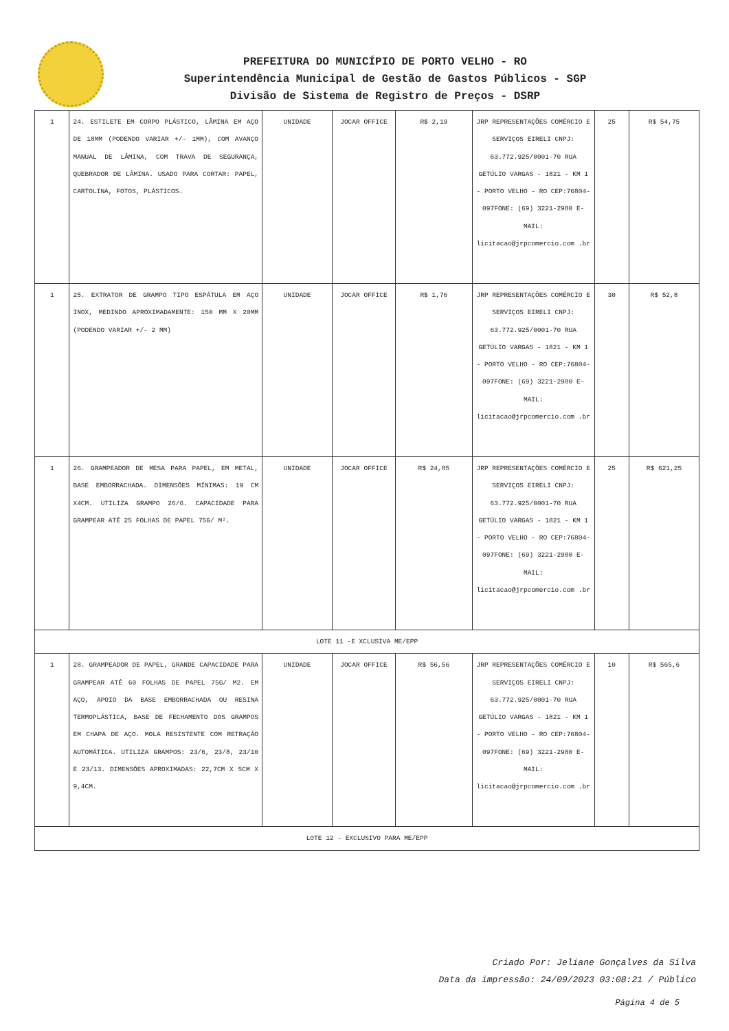PREFEITURA DO MUNICÍPIO DE PORTO VELHO - RO
Superintendência Municipal de Gestão de Gastos Públicos - SGP
Divisão de Sistema de Registro de Preços - DSRP
| 1 | 24. ESTILETE EM CORPO PLÁSTICO, LÂMINA EM AÇO DE 18MM (PODENDO VARIAR +/- 1MM), COM AVANÇO MANUAL DE LÂMINA, COM TRAVA DE SEGURANÇA, QUEBRADOR DE LÂMINA. USADO PARA CORTAR: PAPEL, CARTOLINA, FOTOS, PLÁSTICOS. | UNIDADE | JOCAR OFFICE | R$ 2,19 | JRP REPRESENTAÇÕES COMÉRCIO E SERVIÇOS EIRELI CNPJ: 63.772.925/0001-70 RUA GETÚLIO VARGAS - 1821 - KM 1 - PORTO VELHO - RO CEP:76804-097FONE: (69) 3221-2980 E-MAIL: licitacao@jrpcomercio.com .br | 25 | R$ 54,75 |
| 1 | 25. EXTRATOR DE GRAMPO TIPO ESPÁTULA EM AÇO INOX, MEDINDO APROXIMADAMENTE: 150 MM X 20MM (PODENDO VARIAR +/- 2 MM) | UNIDADE | JOCAR OFFICE | R$ 1,76 | JRP REPRESENTAÇÕES COMÉRCIO E SERVIÇOS EIRELI CNPJ: 63.772.925/0001-70 RUA GETÚLIO VARGAS - 1821 - KM 1 - PORTO VELHO - RO CEP:76804-097FONE: (69) 3221-2980 E-MAIL: licitacao@jrpcomercio.com .br | 30 | R$ 52,8 |
| 1 | 26. GRAMPEADOR DE MESA PARA PAPEL, EM METAL, BASE EMBORRACHADA. DIMENSÕES MÍNIMAS: 19 CM X4CM. UTILIZA GRAMPO 26/6. CAPACIDADE PARA GRAMPEAR ATÉ 25 FOLHAS DE PAPEL 75G/ M². | UNIDADE | JOCAR OFFICE | R$ 24,85 | JRP REPRESENTAÇÕES COMÉRCIO E SERVIÇOS EIRELI CNPJ: 63.772.925/0001-70 RUA GETÚLIO VARGAS - 1821 - KM 1 - PORTO VELHO - RO CEP:76804-097FONE: (69) 3221-2980 E-MAIL: licitacao@jrpcomercio.com .br | 25 | R$ 621,25 |
| LOTE 11 -E XCLUSIVA ME/EPP | | | | | | | |
| 1 | 28. GRAMPEADOR DE PAPEL, GRANDE CAPACIDADE PARA GRAMPEAR ATÉ 60 FOLHAS DE PAPEL 75G/ M2. EM AÇO, APOIO DA BASE EMBORRACHADA OU RESINA TERMOPLÁSTICA, BASE DE FECHAMENTO DOS GRAMPOS EM CHAPA DE AÇO. MOLA RESISTENTE COM RETRAÇÃO AUTOMÁTICA. UTILIZA GRAMPOS: 23/6, 23/8, 23/10 E 23/13. DIMENSÕES APROXIMADAS: 22,7CM X 5CM X 9,4CM. | UNIDADE | JOCAR OFFICE | R$ 56,56 | JRP REPRESENTAÇÕES COMÉRCIO E SERVIÇOS EIRELI CNPJ: 63.772.925/0001-70 RUA GETÚLIO VARGAS - 1821 - KM 1 - PORTO VELHO - RO CEP:76804-097FONE: (69) 3221-2980 E-MAIL: licitacao@jrpcomercio.com .br | 10 | R$ 565,6 |
| LOTE 12 - EXCLUSIVO PARA ME/EPP | | | | | | | |
Criado Por: Jeliane Gonçalves da Silva
Data da impressão: 24/09/2023 03:08:21 / Público
Página 4 de 5